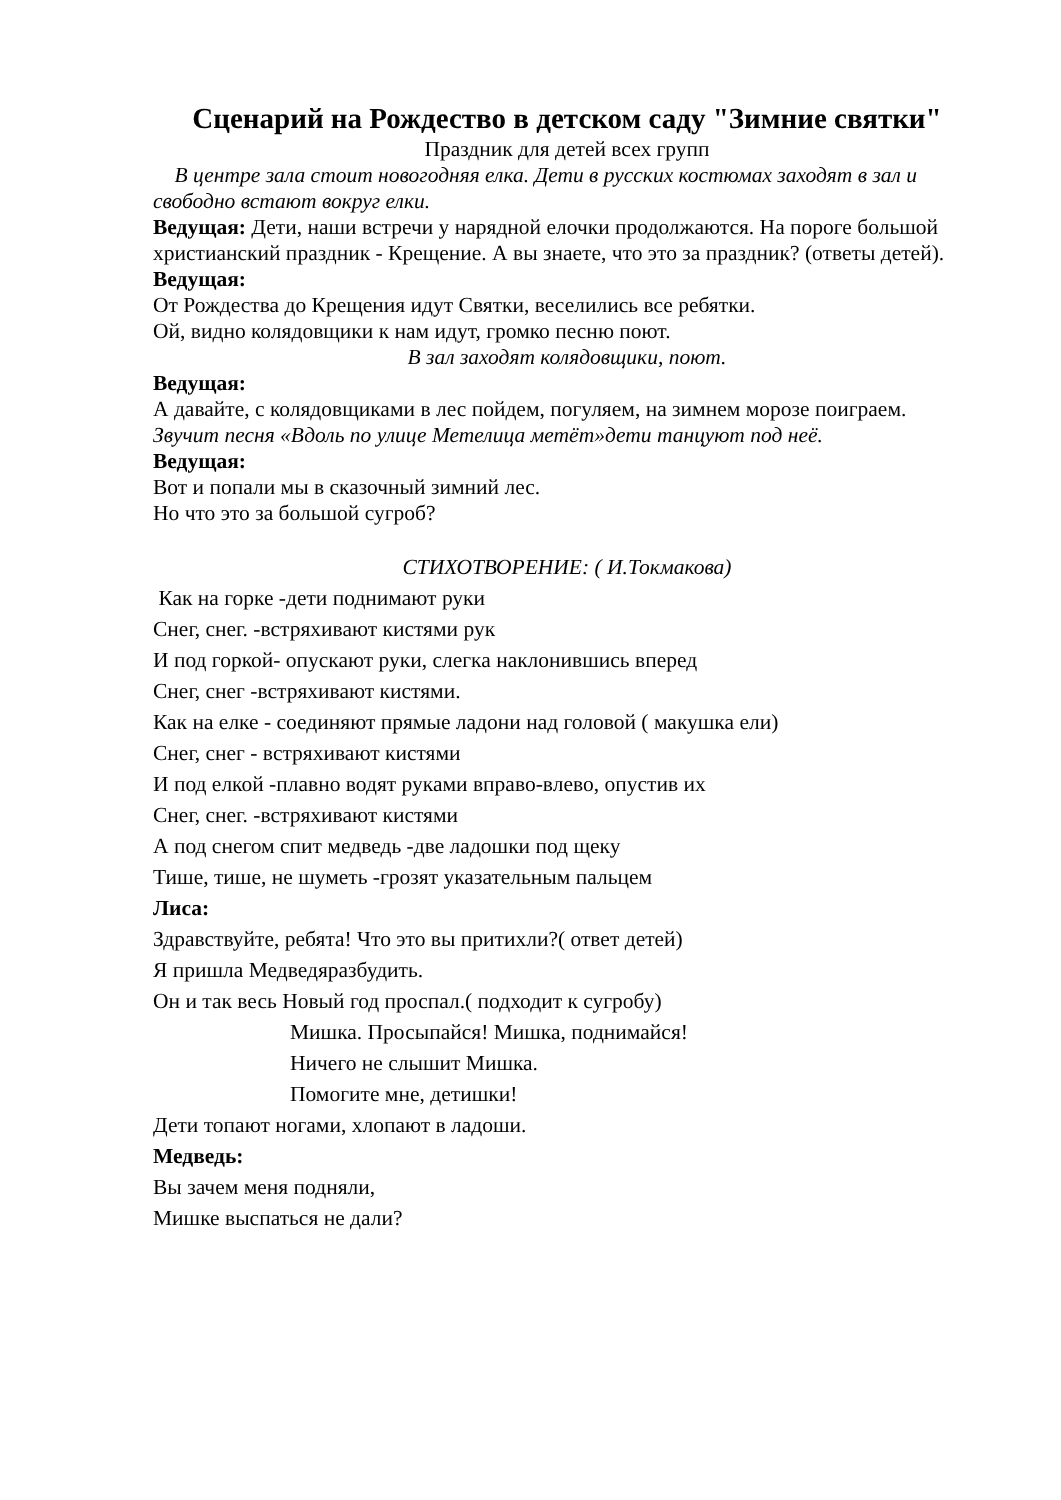Сценарий на Рождество в детском саду "Зимние святки"
Праздник для детей всех групп
В центре зала стоит новогодняя елка. Дети в русских костюмах заходят в зал и свободно встают вокруг елки.
Ведущая: Дети, наши встречи у нарядной елочки продолжаются. На пороге большой христианский праздник - Крещение. А вы знаете, что это за праздник? (ответы детей).
Ведущая:
От Рождества до Крещения идут Святки, веселились все ребятки.
Ой, видно колядовщики к нам идут, громко песню поют.
В зал заходят колядовщики, поют.
Ведущая:
А давайте, с колядовщиками в лес пойдем, погуляем, на зимнем морозе поиграем.
Звучит песня «Вдоль по улице Метелица метёт»дети танцуют под неё.
Ведущая:
Вот и попали мы в сказочный зимний лес.
Но что это за большой сугроб?
СТИХОТВОРЕНИЕ: ( И.Токмакова)
Как на горке -дети поднимают руки
Снег, снег. -встряхивают кистями рук
И под горкой- опускают руки, слегка наклонившись вперед
Снег, снег -встряхивают кистями.
Как на елке - соединяют прямые ладони над головой ( макушка ели)
Снег, снег - встряхивают кистями
И под елкой -плавно водят руками вправо-влево, опустив их
Снег, снег. -встряхивают кистями
А под снегом спит медведь -две ладошки под щеку
Тише, тише, не шуметь -грозят указательным пальцем
Лиса:
Здравствуйте, ребята! Что это вы притихли?( ответ детей)
Я пришла Медведяразбудить.
Он и так весь Новый год проспал.( подходит к сугробу)
Мишка. Просыпайся! Мишка, поднимайся!
Ничего не слышит Мишка.
Помогите мне, детишки!
Дети топают ногами, хлопают в ладоши.
Медведь:
Вы зачем меня подняли,
Мишке выспаться не дали?